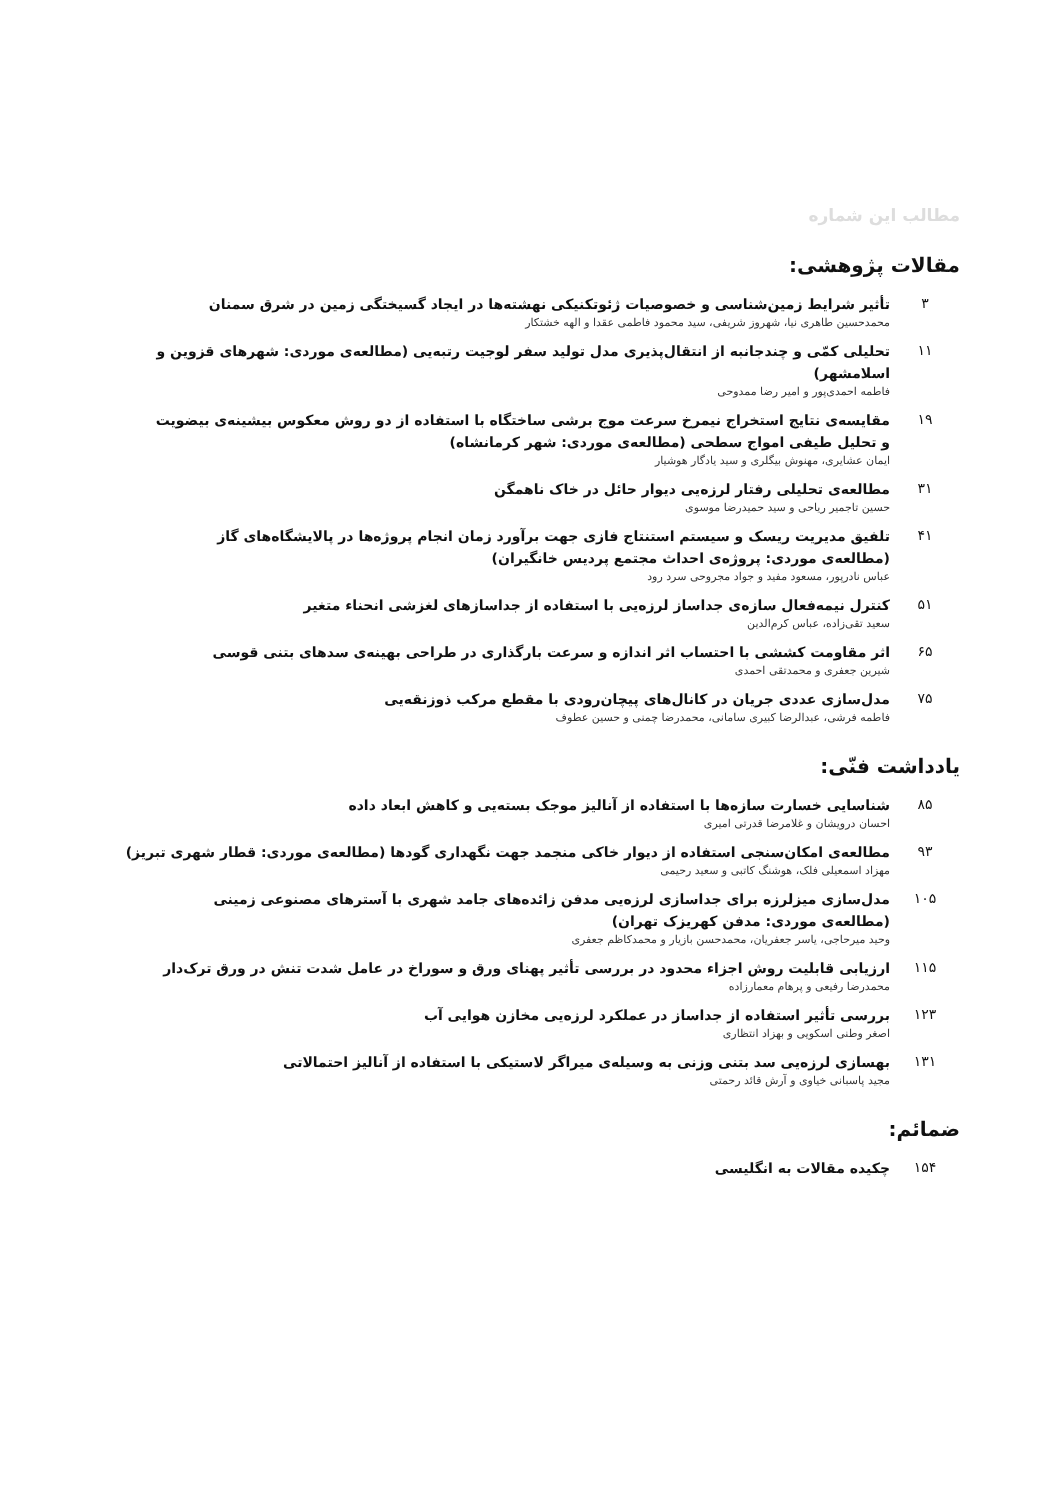مطالب این شماره
مقالات پژوهشی:
۳
تأثیر شرایط زمین‌شناسی و خصوصیات ژئوتکنیکی نهشته‌ها در ایجاد گسیختگی زمین در شرق سمنان
محمدحسین طاهری نیا، شهروز شریفی، سید محمود فاطمی عقدا و الهه خشتکار
۱۱
تحلیلی کمّی و چندجانبه از انتقال‌پذیری مدل تولید سفر لوجیت رتبه‌یی (مطالعه‌ی موردی: شهرهای قزوین و اسلامشهر)
فاطمه احمدی‌پور و امیر رضا ممدوحی
۱۹
مقایسه‌ی نتایج استخراج نیمرخ سرعت موج برشی ساختگاه با استفاده از دو روش معکوس بیشینه‌ی بیضویت
و تحلیل طیفی امواج سطحی (مطالعه‌ی موردی: شهر کرمانشاه)
ایمان عشایری، مهنوش بیگلری و سید یادگار هوشیار
۳۱
مطالعه‌ی تحلیلی رفتار لرزه‌یی دیوار حائل در خاک ناهمگن
حسین تاجمیر ریاحی و سید حمیدرضا موسوی
۴۱
تلفیق مدیریت ریسک و سیستم استنتاج فازی جهت برآورد زمان انجام پروژه‌ها در پالایشگاه‌های گاز
(مطالعه‌ی موردی: پروژه‌ی احداث مجتمع پردیس خانگیران)
عباس نادرپور، مسعود مفید و جواد مجروحی سرد رود
۵۱
کنترل نیمه‌فعال سازه‌ی جداساز لرزه‌یی با استفاده از جداسازهای لغزشی انحناء متغیر
سعید تقی‌زاده، عباس کرم‌الدین
۶۵
اثر مقاومت کششی با احتساب اثر اندازه و سرعت بارگذاری در طراحی بهینه‌ی سدهای بتنی قوسی
شیرین جعفری و محمدتقی احمدی
۷۵
مدل‌سازی عددی جریان در کانال‌های پیچان‌رودی با مقطع مرکب ذوزنقه‌یی
فاطمه فرشی، عبدالرضا کبیری سامانی، محمدرضا چمنی و حسین عطوف
یادداشت فنّی:
۸۵
شناسایی خسارت سازه‌ها با استفاده از آنالیز موجک بسته‌یی و کاهش ابعاد داده
احسان درویشان و غلامرضا قدرتی امیری
۹۳
مطالعه‌ی امکان‌سنجی استفاده از دیوار خاکی منجمد جهت نگهداری گودها (مطالعه‌ی موردی: قطار شهری تبریز)
مهزاد اسمعیلی فلک، هوشنگ کاتبی و سعید رحیمی
۱۰۵
مدل‌سازی میزلرزه برای جداسازی لرزه‌یی مدفن زائده‌های جامد شهری با آسترهای مصنوعی زمینی
(مطالعه‌ی موردی: مدفن کهریزک تهران)
وحید میرحاجی، یاسر جعفریان، محمدحسن بازیار و محمدکاظم جعفری
۱۱۵
ارزیابی قابلیت روش اجزاء محدود در بررسی تأثیر پهنای ورق و سوراخ در عامل شدت تنش در ورق ترک‌دار
محمدرضا رفیعی و پرهام معمارزاده
۱۲۳
بررسی تأثیر استفاده از جداساز در عملکرد لرزه‌یی مخازن هوایی آب
اصغر وطنی اسکویی و بهزاد انتظاری
۱۳۱
بهسازی لرزه‌یی سد بتنی وزنی به وسیله‌ی میراگر لاستیکی با استفاده از آنالیز احتمالاتی
مجید پاسبانی خیاوی و آرش قائد رحمتی
ضمائم:
۱۵۴
چکیده مقالات به انگلیسی